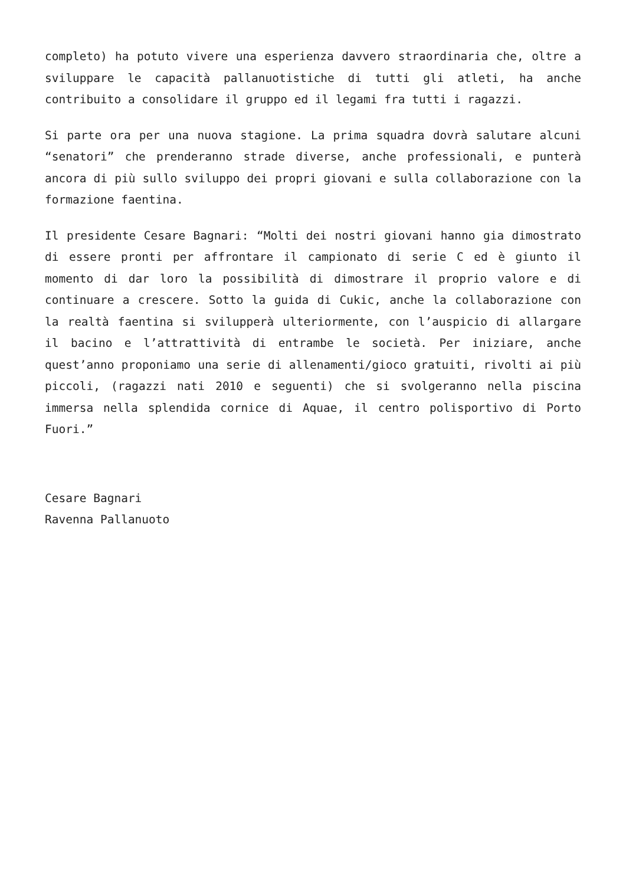completo) ha potuto vivere una esperienza davvero straordinaria che, oltre a sviluppare le capacità pallanuotistiche di tutti gli atleti, ha anche contribuito a consolidare il gruppo ed il legami fra tutti i ragazzi.
Si parte ora per una nuova stagione. La prima squadra dovrà salutare alcuni “senatori” che prenderanno strade diverse, anche professionali, e punterà ancora di più sullo sviluppo dei propri giovani e sulla collaborazione con la formazione faentina.
Il presidente Cesare Bagnari: “Molti dei nostri giovani hanno gia dimostrato di essere pronti per affrontare il campionato di serie C ed è giunto il momento di dar loro la possibilità di dimostrare il proprio valore e di continuare a crescere. Sotto la guida di Cukic, anche la collaborazione con la realtà faentina si svilupperà ulteriormente, con l’auspicio di allargare il bacino e l’attrattività di entrambe le società. Per iniziare, anche quest’anno proponiamo una serie di allenamenti/gioco gratuiti, rivolti ai più piccoli, (ragazzi nati 2010 e seguenti) che si svolgeranno nella piscina immersa nella splendida cornice di Aquae, il centro polisportivo di Porto Fuori.”
Cesare Bagnari
Ravenna Pallanuoto